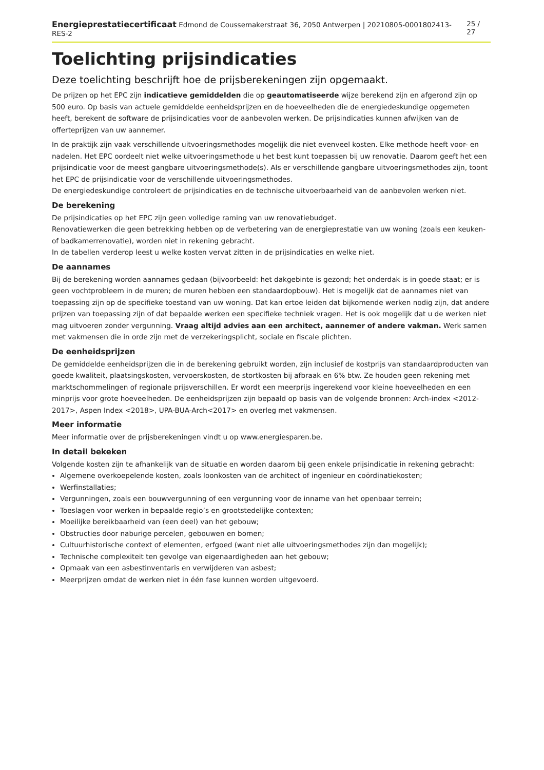Energieprestatiecertificaat Edmond de Coussemakerstraat 36, 2050 Antwerpen | 20210805-0001802413-RES-2 25 / 27
Toelichting prijsindicaties
Deze toelichting beschrijft hoe de prijsberekeningen zijn opgemaakt.
De prijzen op het EPC zijn indicatieve gemiddelden die op geautomatiseerde wijze berekend zijn en afgerond zijn op 500 euro. Op basis van actuele gemiddelde eenheidsprijzen en de hoeveelheden die de energiedeskundige opgemeten heeft, berekent de software de prijsindicaties voor de aanbevolen werken. De prijsindicaties kunnen afwijken van de offerteprijzen van uw aannemer.
In de praktijk zijn vaak verschillende uitvoeringsmethodes mogelijk die niet evenveel kosten. Elke methode heeft voor- en nadelen. Het EPC oordeelt niet welke uitvoeringsmethode u het best kunt toepassen bij uw renovatie. Daarom geeft het een prijsindicatie voor de meest gangbare uitvoeringsmethode(s). Als er verschillende gangbare uitvoeringsmethodes zijn, toont het EPC de prijsindicatie voor de verschillende uitvoeringsmethodes.
De energiedeskundige controleert de prijsindicaties en de technische uitvoerbaarheid van de aanbevolen werken niet.
De berekening
De prijsindicaties op het EPC zijn geen volledige raming van uw renovatiebudget.
Renovatiewerken die geen betrekking hebben op de verbetering van de energieprestatie van uw woning (zoals een keuken- of badkamerrenovatie), worden niet in rekening gebracht.
In de tabellen verderop leest u welke kosten vervat zitten in de prijsindicaties en welke niet.
De aannames
Bij de berekening worden aannames gedaan (bijvoorbeeld: het dakgebinte is gezond; het onderdak is in goede staat; er is geen vochtprobleem in de muren; de muren hebben een standaardopbouw). Het is mogelijk dat de aannames niet van toepassing zijn op de specifieke toestand van uw woning. Dat kan ertoe leiden dat bijkomende werken nodig zijn, dat andere prijzen van toepassing zijn of dat bepaalde werken een specifieke techniek vragen. Het is ook mogelijk dat u de werken niet mag uitvoeren zonder vergunning. Vraag altijd advies aan een architect, aannemer of andere vakman. Werk samen met vakmensen die in orde zijn met de verzekeringsplicht, sociale en fiscale plichten.
De eenheidsprijzen
De gemiddelde eenheidsprijzen die in de berekening gebruikt worden, zijn inclusief de kostprijs van standaardproducten van goede kwaliteit, plaatsingskosten, vervoerskosten, de stortkosten bij afbraak en 6% btw. Ze houden geen rekening met marktschommelingen of regionale prijsverschillen. Er wordt een meerprijs ingerekend voor kleine hoeveelheden en een minprijs voor grote hoeveelheden. De eenheidsprijzen zijn bepaald op basis van de volgende bronnen: Arch-index <2012-2017>, Aspen Index <2018>, UPA-BUA-Arch<2017> en overleg met vakmensen.
Meer informatie
Meer informatie over de prijsberekeningen vindt u op www.energiesparen.be.
In detail bekeken
Volgende kosten zijn te afhankelijk van de situatie en worden daarom bij geen enkele prijsindicatie in rekening gebracht:
Algemene overkoepelende kosten, zoals loonkosten van de architect of ingenieur en coördinatiekosten;
Werfinstallaties;
Vergunningen, zoals een bouwvergunning of een vergunning voor de inname van het openbaar terrein;
Toeslagen voor werken in bepaalde regio’s en grootstedelijke contexten;
Moeilijke bereikbaarheid van (een deel) van het gebouw;
Obstructies door naburige percelen, gebouwen en bomen;
Cultuurhistorische context of elementen, erfgoed (want niet alle uitvoeringsmethodes zijn dan mogelijk);
Technische complexiteit ten gevolge van eigenaardigheden aan het gebouw;
Opmaak van een asbestinventaris en verwijderen van asbest;
Meerprijzen omdat de werken niet in één fase kunnen worden uitgevoerd.